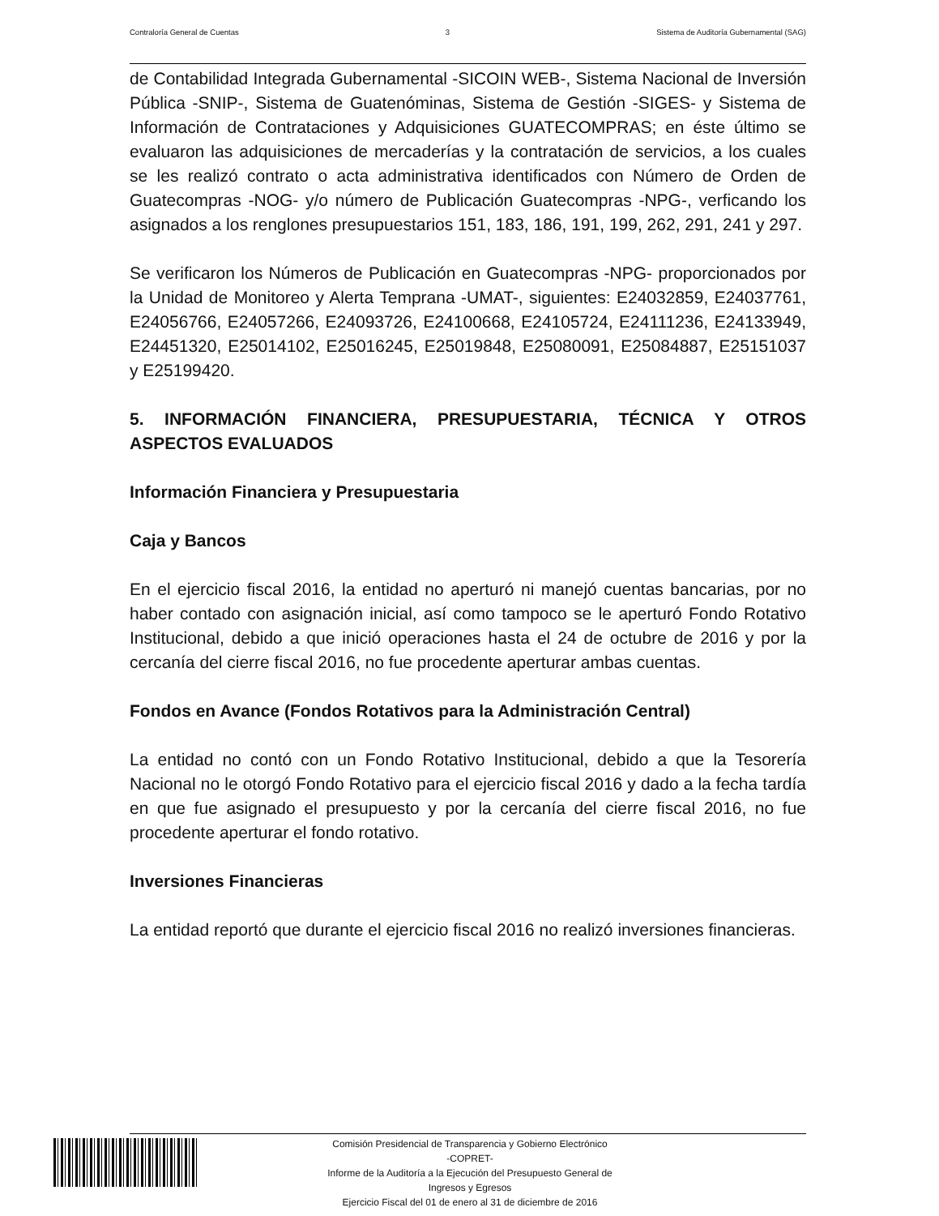Contraloría General de Cuentas 3 Sistema de Auditoría Gubernamental (SAG)
de Contabilidad Integrada Gubernamental -SICOIN WEB-, Sistema Nacional de Inversión Pública -SNIP-, Sistema de Guatenóminas, Sistema de Gestión -SIGES- y Sistema de Información de Contrataciones y Adquisiciones GUATECOMPRAS; en éste último se evaluaron las adquisiciones de mercaderías y la contratación de servicios, a los cuales se les realizó contrato o acta administrativa identificados con Número de Orden de Guatecompras -NOG- y/o número de Publicación Guatecompras -NPG-, verficando los asignados a los renglones presupuestarios 151, 183, 186, 191, 199, 262, 291, 241 y 297.
Se verificaron los Números de Publicación en Guatecompras -NPG- proporcionados por la Unidad de Monitoreo y Alerta Temprana -UMAT-, siguientes: E24032859, E24037761, E24056766, E24057266, E24093726, E24100668, E24105724, E24111236, E24133949, E24451320, E25014102, E25016245, E25019848, E25080091, E25084887, E25151037 y E25199420.
5. INFORMACIÓN FINANCIERA, PRESUPUESTARIA, TÉCNICA Y OTROS ASPECTOS EVALUADOS
Información Financiera y Presupuestaria
Caja y Bancos
En el ejercicio fiscal 2016, la entidad no aperturó ni manejó cuentas bancarias, por no haber contado con asignación inicial, así como tampoco se le aperturó Fondo Rotativo Institucional, debido a que inició operaciones hasta el 24 de octubre de 2016 y por la cercanía del cierre fiscal 2016, no fue procedente aperturar ambas cuentas.
Fondos en Avance (Fondos Rotativos para la Administración Central)
La entidad no contó con un Fondo Rotativo Institucional, debido a que la Tesorería Nacional no le otorgó Fondo Rotativo para el ejercicio fiscal 2016 y dado a la fecha tardía en que fue asignado el presupuesto y por la cercanía del cierre fiscal 2016, no fue procedente aperturar el fondo rotativo.
Inversiones Financieras
La entidad reportó que durante el ejercicio fiscal 2016 no realizó inversiones financieras.
Comisión Presidencial de Transparencia y Gobierno Electrónico
-COPRET-
Informe de la Auditoría a la Ejecución del Presupuesto General de
Ingresos y Egresos
Ejercicio Fiscal del 01 de enero al 31 de diciembre de 2016